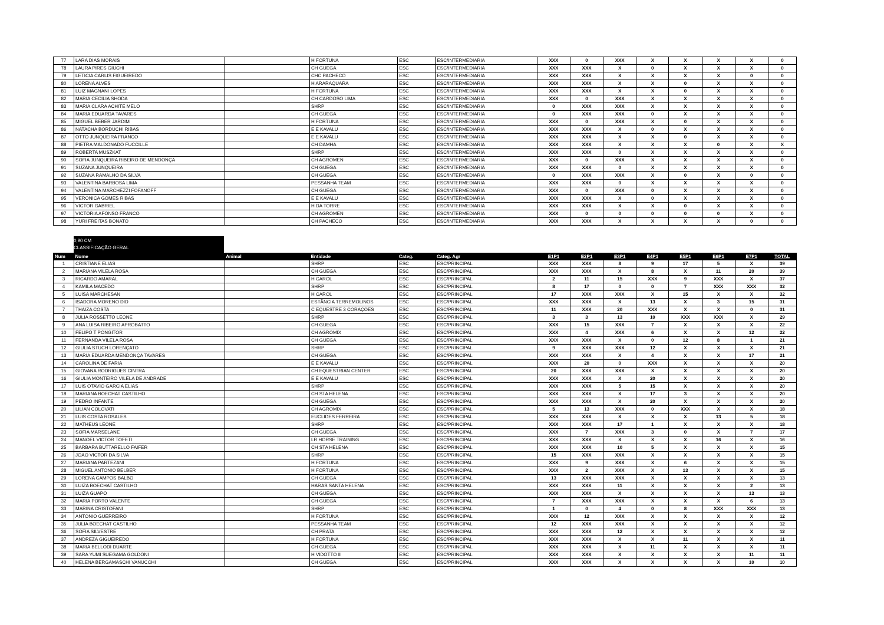| 77 | LARA DIAS MORAIS | | H FORTUNA | ESC | ESC/INTERMEDIARIA | XXX | 0 | XXX | X | X | X | X | 0 |
| 78 | LAURA PIRES GIUCHI | | CH GUEGA | ESC | ESC/INTERMEDIARIA | XXX | XXX | X | 0 | X | X | X | 0 |
| 79 | LETICIA CARLIS FIGUEIREDO | | CHC PACHECO | ESC | ESC/INTERMEDIARIA | XXX | XXX | X | X | X | X | 0 | 0 |
| 80 | LORENA ALVES | | H ARARAQUARA | ESC | ESC/INTERMEDIARIA | XXX | XXX | X | X | 0 | X | X | 0 |
| 81 | LUIZ MAGNANI LOPES | | H FORTUNA | ESC | ESC/INTERMEDIARIA | XXX | XXX | X | X | 0 | X | X | 0 |
| 82 | MARIA CECILIA SHODA | | CH CARDOSO LIMA | ESC | ESC/INTERMEDIARIA | XXX | 0 | XXX | X | X | X | X | 0 |
| 83 | MARIA CLARA ACHITE MELO | | SHRP | ESC | ESC/INTERMEDIARIA | 0 | XXX | XXX | X | X | X | X | 0 |
| 84 | MARIA EDUARDA TAVARES | | CH GUEGA | ESC | ESC/INTERMEDIARIA | 0 | XXX | XXX | 0 | X | X | X | 0 |
| 85 | MIGUEL BEBER JARDIM | | H FORTUNA | ESC | ESC/INTERMEDIARIA | XXX | 0 | XXX | X | 0 | X | X | 0 |
| 86 | NATACHA BORDUCHI RIBAS | | E E KAVALU | ESC | ESC/INTERMEDIARIA | XXX | XXX | X | 0 | X | X | X | 0 |
| 87 | OTTO JUNQUEIRA FRANCO | | E E KAVALU | ESC | ESC/INTERMEDIARIA | XXX | XXX | X | X | 0 | X | X | 0 |
| 88 | PIETRA MALDONADO FUCCILLE | | CH DAMHA | ESC | ESC/INTERMEDIARIA | XXX | XXX | X | X | X | 0 | X | X |
| 89 | ROBERTA MUSZKAT | | SHRP | ESC | ESC/INTERMEDIARIA | XXX | XXX | 0 | X | X | X | X | 0 |
| 90 | SOFIA JUNQUEIRA RIBEIRO DE MENDONÇA | | CH AGROMEN | ESC | ESC/INTERMEDIARIA | XXX | 0 | XXX | X | X | X | X | 0 |
| 91 | SUZANA JUNQUEIRA | | CH GUEGA | ESC | ESC/INTERMEDIARIA | XXX | XXX | 0 | X | X | X | X | 0 |
| 92 | SUZANA RAMALHO DA SILVA | | CH GUEGA | ESC | ESC/INTERMEDIARIA | 0 | XXX | XXX | X | 0 | X | 0 | 0 |
| 93 | VALENTINA BARBOSA LIMA | | PESSANHA TEAM | ESC | ESC/INTERMEDIARIA | XXX | XXX | 0 | X | X | X | X | 0 |
| 94 | VALENTINA MARCHEZZI FOFANOFF | | CH GUEGA | ESC | ESC/INTERMEDIARIA | XXX | 0 | XXX | 0 | X | X | X | 0 |
| 95 | VERONICA GOMES RIBAS | | E E KAVALU | ESC | ESC/INTERMEDIARIA | XXX | XXX | X | 0 | X | X | X | 0 |
| 96 | VICTOR GABRIEL | | H DA TORRE | ESC | ESC/INTERMEDIARIA | XXX | XXX | X | X | 0 | X | X | 0 |
| 97 | VICTORIA AFONSO FRANCO | | CH AGROMEN | ESC | ESC/INTERMEDIARIA | XXX | 0 | 0 | 0 | 0 | 0 | X | 0 |
| 98 | YURI FREITAS BONATO | | CH PACHECO | ESC | ESC/INTERMEDIARIA | XXX | XXX | X | X | X | X | 0 | 0 |
0,90 CM
CLASSIFICAÇÃO GERAL
| Num | Nome | Animal | Entidade | Categ. | Categ. Agr | E1P1 | E2P1 | E3P1 | E4P1 | E5P1 | E6P1 | E7P1 | TOTAL |
| --- | --- | --- | --- | --- | --- | --- | --- | --- | --- | --- | --- | --- | --- |
| 1 | CRISTIANE ELIAS | | SHRP | ESC | ESC/PRINCIPAL | XXX | XXX | 8 | 9 | 17 | 5 | X | 39 |
| 2 | MARIANA VILELA ROSA | | CH GUEGA | ESC | ESC/PRINCIPAL | XXX | XXX | X | 8 | X | 11 | 20 | 39 |
| 3 | RICARDO AMARAL | | H CAROL | ESC | ESC/PRINCIPAL | 2 | 11 | 15 | XXX | 9 | XXX | X | 37 |
| 4 | KAMILA MACEDO | | SHRP | ESC | ESC/PRINCIPAL | 8 | 17 | 0 | 0 | 7 | XXX | XXX | 32 |
| 5 | LUISA MARCHESAN | | H CAROL | ESC | ESC/PRINCIPAL | 17 | XXX | XXX | X | 15 | X | X | 32 |
| 6 | ISADORA MORENO DID | | ESTÂNCIA TERREMOLINOS | ESC | ESC/PRINCIPAL | XXX | XXX | X | 13 | X | 3 | 15 | 31 |
| 7 | THAIZA COSTA | | C EQUESTRE 3 CORAÇOES | ESC | ESC/PRINCIPAL | 11 | XXX | 20 | XXX | X | X | 0 | 31 |
| 8 | JULIA ROSSETTO LEONE | | SHRP | ESC | ESC/PRINCIPAL | 3 | 3 | 13 | 10 | XXX | XXX | X | 29 |
| 9 | ANA LUISA RIBEIRO APROBATTO | | CH GUEGA | ESC | ESC/PRINCIPAL | XXX | 15 | XXX | 7 | X | X | X | 22 |
| 10 | FELIPO T PONGITOR | | CH AGROMIX | ESC | ESC/PRINCIPAL | XXX | 4 | XXX | 6 | X | X | 12 | 22 |
| 11 | FERNANDA VILELA ROSA | | CH GUEGA | ESC | ESC/PRINCIPAL | XXX | XXX | X | 0 | 12 | 8 | 1 | 21 |
| 12 | GIULIA STUCH LORENÇATO | | SHRP | ESC | ESC/PRINCIPAL | 9 | XXX | XXX | 12 | X | X | X | 21 |
| 13 | MARIA EDUARDA MENDONÇA TAVARES | | CH GUEGA | ESC | ESC/PRINCIPAL | XXX | XXX | X | 4 | X | X | 17 | 21 |
| 14 | CAROLINA DE FARIA | | E E KAVALU | ESC | ESC/PRINCIPAL | XXX | 20 | 0 | XXX | X | X | X | 20 |
| 15 | GIOVANA RODRIGUES CINTRA | | CH EQUESTRIAN CENTER | ESC | ESC/PRINCIPAL | 20 | XXX | XXX | X | X | X | X | 20 |
| 16 | GIULIA MONTEIRO VILELA DE ANDRADE | | E E KAVALU | ESC | ESC/PRINCIPAL | XXX | XXX | X | 20 | X | X | X | 20 |
| 17 | LUIS OTAVIO GARCIA ELIAS | | SHRP | ESC | ESC/PRINCIPAL | XXX | XXX | 5 | 15 | X | X | X | 20 |
| 18 | MARIANA BOECHAT CASTILHO | | CH STA HELENA | ESC | ESC/PRINCIPAL | XXX | XXX | X | 17 | 3 | X | X | 20 |
| 19 | PEDRO INFANTE | | CH GUEGA | ESC | ESC/PRINCIPAL | XXX | XXX | X | 20 | X | X | X | 20 |
| 20 | LILIAN COLOVATI | | CH AGROMIX | ESC | ESC/PRINCIPAL | 5 | 13 | XXX | 0 | XXX | X | X | 18 |
| 21 | LUIS COSTA ROSALES | | EUCLIDES FERREIRA | ESC | ESC/PRINCIPAL | XXX | XXX | X | X | X | 13 | 5 | 18 |
| 22 | MATHEUS LEONE | | SHRP | ESC | ESC/PRINCIPAL | XXX | XXX | 17 | 1 | X | X | X | 18 |
| 23 | SOFIA MARSELANE | | CH GUEGA | ESC | ESC/PRINCIPAL | XXX | 7 | XXX | 3 | 0 | X | 7 | 17 |
| 24 | MANOEL VICTOR TOFETI | | LR HORSE TRAINING | ESC | ESC/PRINCIPAL | XXX | XXX | X | X | X | 16 | X | 16 |
| 25 | BARBARA BUTTARELLO FAIFER | | CH STA HELENA | ESC | ESC/PRINCIPAL | XXX | XXX | 10 | 5 | X | X | X | 15 |
| 26 | JOAO VICTOR DA SILVA | | SHRP | ESC | ESC/PRINCIPAL | 15 | XXX | XXX | X | X | X | X | 15 |
| 27 | MARIANA PARTEZANI | | H FORTUNA | ESC | ESC/PRINCIPAL | XXX | 9 | XXX | X | 6 | X | X | 15 |
| 28 | MIGUEL ANTONIO BELBER | | H FORTUNA | ESC | ESC/PRINCIPAL | XXX | 2 | XXX | X | 13 | X | X | 15 |
| 29 | LORENA CAMPOS BALBO | | CH GUEGA | ESC | ESC/PRINCIPAL | 13 | XXX | XXX | X | X | X | X | 13 |
| 30 | LUIZA BOECHAT CASTILHO | | HARAS SANTA HELENA | ESC | ESC/PRINCIPAL | XXX | XXX | 11 | X | X | X | 2 | 13 |
| 31 | LUIZA GUAPO | | CH GUEGA | ESC | ESC/PRINCIPAL | XXX | XXX | X | X | X | X | 13 | 13 |
| 32 | MARIA PORTO VALENTE | | CH GUEGA | ESC | ESC/PRINCIPAL | 7 | XXX | XXX | X | X | X | 6 | 13 |
| 33 | MARINA CRISTOFANI | | SHRP | ESC | ESC/PRINCIPAL | 1 | 0 | 4 | 0 | 8 | XXX | XXX | 13 |
| 34 | ANTONIO GUERREIRO | | H FORTUNA | ESC | ESC/PRINCIPAL | XXX | 12 | XXX | X | X | X | X | 12 |
| 35 | JULIA BOECHAT CASTILHO | | PESSANHA TEAM | ESC | ESC/PRINCIPAL | 12 | XXX | XXX | X | X | X | X | 12 |
| 36 | SOFIA SILVESTRE | | CH PRATA | ESC | ESC/PRINCIPAL | XXX | XXX | 12 | X | X | X | X | 12 |
| 37 | ANDREZA GIGUEIREDO | | H FORTUNA | ESC | ESC/PRINCIPAL | XXX | XXX | X | X | 11 | X | X | 11 |
| 38 | MARIA BELLODI DUARTE | | CH GUEGA | ESC | ESC/PRINCIPAL | XXX | XXX | X | 11 | X | X | X | 11 |
| 39 | SARA YUMI SUEGAMA GOLDONI | | H VIDOTTO II | ESC | ESC/PRINCIPAL | XXX | XXX | X | X | X | X | 11 | 11 |
| 40 | HELENA BERGAMASCHI VANUCCHI | | CH GUEGA | ESC | ESC/PRINCIPAL | XXX | XXX | X | X | X | X | 10 | 10 |